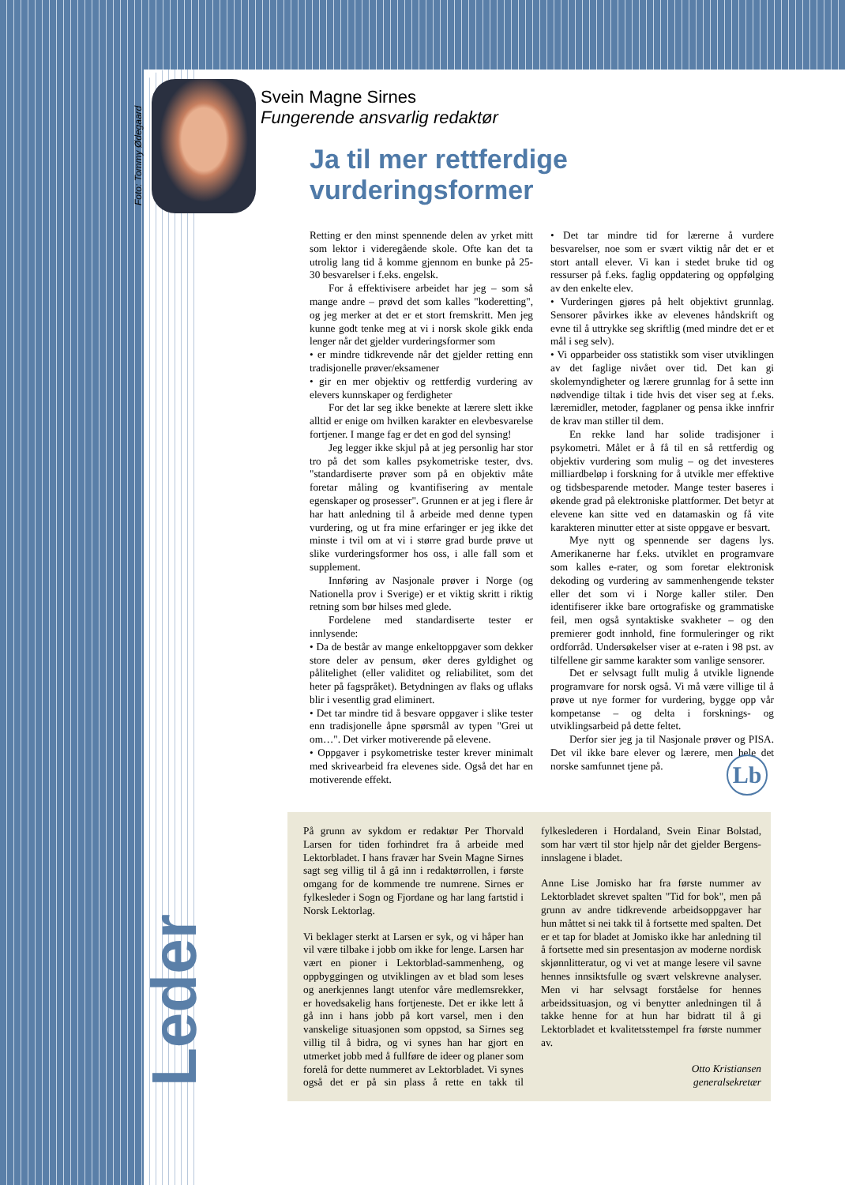Foto: Tommy Ødegaard
Leder
Svein Magne Sirnes
Fungerende ansvarlig redaktør
Ja til mer rettferdige vurderingsformer
Retting er den minst spennende delen av yrket mitt som lektor i videregående skole. Ofte kan det ta utrolig lang tid å komme gjennom en bunke på 25-30 besvarelser i f.eks. engelsk.
For å effektivisere arbeidet har jeg – som så mange andre – prøvd det som kalles "koderetting", og jeg merker at det er et stort fremskritt. Men jeg kunne godt tenke meg at vi i norsk skole gikk enda lenger når det gjelder vurderingsformer som
• er mindre tidkrevende når det gjelder retting enn tradisjonelle prøver/eksamener
• gir en mer objektiv og rettferdig vurdering av elevers kunnskaper og ferdigheter
For det lar seg ikke benekte at lærere slett ikke alltid er enige om hvilken karakter en elevbesvarelse fortjener. I mange fag er det en god del synsing!
Jeg legger ikke skjul på at jeg personlig har stor tro på det som kalles psykometriske tester, dvs. "standardiserte prøver som på en objektiv måte foretar måling og kvantifisering av mentale egenskaper og prosesser". Grunnen er at jeg i flere år har hatt anledning til å arbeide med denne typen vurdering, og ut fra mine erfaringer er jeg ikke det minste i tvil om at vi i større grad burde prøve ut slike vurderingsformer hos oss, i alle fall som et supplement.
Innføring av Nasjonale prøver i Norge (og Nationella prov i Sverige) er et viktig skritt i riktig retning som bør hilses med glede.
Fordelene med standardiserte tester er innlysende:
• Da de består av mange enkeltoppgaver som dekker store deler av pensum, øker deres gyldighet og pålitelighet (eller validitet og reliabilitet, som det heter på fagspråket). Betydningen av flaks og uflaks blir i vesentlig grad eliminert.
• Det tar mindre tid å besvare oppgaver i slike tester enn tradisjonelle åpne spørsmål av typen "Grei ut om…". Det virker motiverende på elevene.
• Oppgaver i psykometriske tester krever minimalt med skrivearbeid fra elevenes side. Også det har en motiverende effekt.
• Det tar mindre tid for lærerne å vurdere besvarelser, noe som er svært viktig når det er et stort antall elever. Vi kan i stedet bruke tid og ressurser på f.eks. faglig oppdatering og oppfølging av den enkelte elev.
• Vurderingen gjøres på helt objektivt grunnlag. Sensorer påvirkes ikke av elevenes håndskrift og evne til å uttrykke seg skriftlig (med mindre det er et mål i seg selv).
• Vi opparbeider oss statistikk som viser utviklingen av det faglige nivået over tid. Det kan gi skolemyndigheter og lærere grunnlag for å sette inn nødvendige tiltak i tide hvis det viser seg at f.eks. læremidler, metoder, fagplaner og pensa ikke innfrir de krav man stiller til dem.
En rekke land har solide tradisjoner i psykometri. Målet er å få til en så rettferdig og objektiv vurdering som mulig – og det investeres milliardbeløp i forskning for å utvikle mer effektive og tidsbesparende metoder. Mange tester baseres i økende grad på elektroniske plattformer. Det betyr at elevene kan sitte ved en datamaskin og få vite karakteren minutter etter at siste oppgave er besvart.
Mye nytt og spennende ser dagens lys. Amerikanerne har f.eks. utviklet en programvare som kalles e-rater, og som foretar elektronisk dekoding og vurdering av sammenhengende tekster eller det som vi i Norge kaller stiler. Den identifiserer ikke bare ortografiske og grammatiske feil, men også syntaktiske svakheter – og den premierer godt innhold, fine formuleringer og rikt ordforråd. Undersøkelser viser at e-raten i 98 pst. av tilfellene gir samme karakter som vanlige sensorer.
Det er selvsagt fullt mulig å utvikle lignende programvare for norsk også. Vi må være villige til å prøve ut nye former for vurdering, bygge opp vår kompetanse – og delta i forsknings- og utviklingsarbeid på dette feltet.
Derfor sier jeg ja til Nasjonale prøver og PISA. Det vil ikke bare elever og lærere, men hele det norske samfunnet tjene på.
Lb
På grunn av sykdom er redaktør Per Thorvald Larsen for tiden forhindret fra å arbeide med Lektorbladet. I hans fravær har Svein Magne Sirnes sagt seg villig til å gå inn i redaktørrollen, i første omgang for de kommende tre numrene. Sirnes er fylkesleder i Sogn og Fjordane og har lang fartstid i Norsk Lektorlag.
Vi beklager sterkt at Larsen er syk, og vi håper han vil være tilbake i jobb om ikke for lenge. Larsen har vært en pioner i Lektorblad-sammenheng, og oppbyggingen og utviklingen av et blad som leses og anerkjennes langt utenfor våre medlemsrekker, er hovedsakelig hans fortjeneste. Det er ikke lett å gå inn i hans jobb på kort varsel, men i den vanskelige situasjonen som oppstod, sa Sirnes seg villig til å bidra, og vi synes han har gjort en utmerket jobb med å fullføre de ideer og planer som forelå for dette nummeret av Lektorbladet. Vi synes også det er på sin plass å rette en takk til fylkeslederen i Hordaland, Svein Einar Bolstad, som har vært til stor hjelp når det gjelder Bergens-innslagene i bladet.
Anne Lise Jomisko har fra første nummer av Lektorbladet skrevet spalten "Tid for bok", men på grunn av andre tidkrevende arbeidsoppgaver har hun måttet si nei takk til å fortsette med spalten. Det er et tap for bladet at Jomisko ikke har anledning til å fortsette med sin presentasjon av moderne nordisk skjønnlitteratur, og vi vet at mange lesere vil savne hennes innsiktsfulle og svært velskrevne analyser. Men vi har selvsagt forståelse for hennes arbeidssituasjon, og vi benytter anledningen til å takke henne for at hun har bidratt til å gi Lektorbladet et kvalitetsstempel fra første nummer av.
Otto Kristiansen
generalsekretær